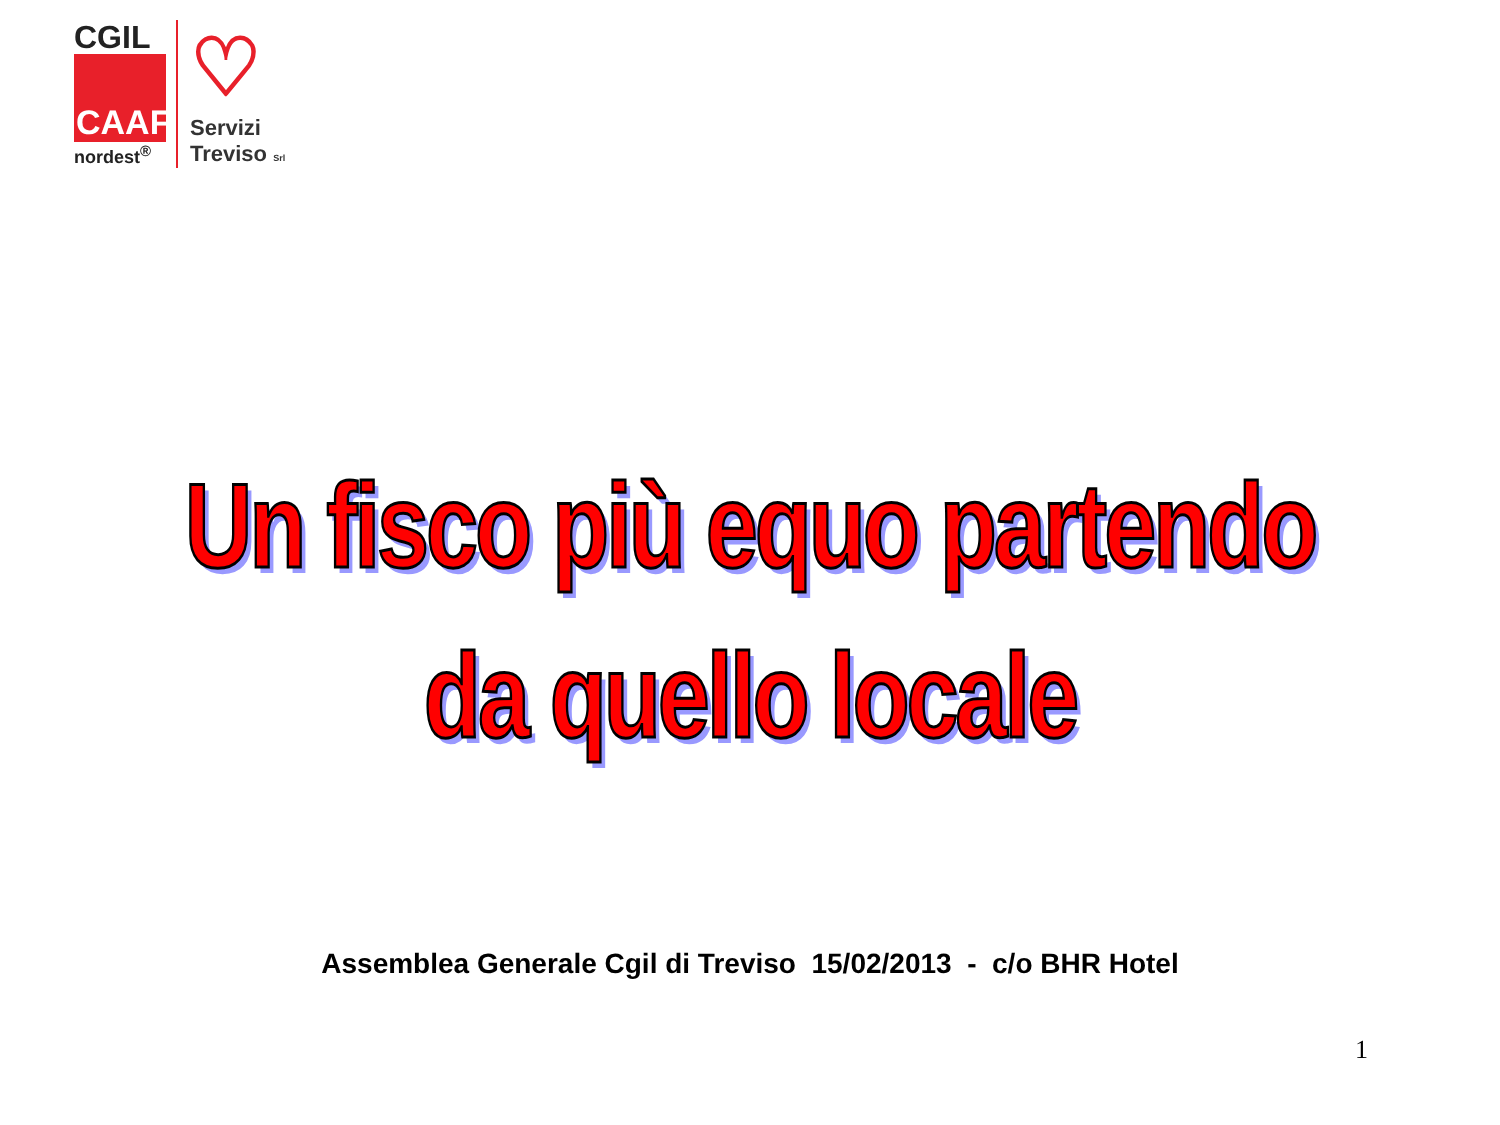CGIL
CAAF
nordest<sup>®</sup>
♡
Servizi
Treviso Srl
Un fisco più equo partendo
da quello locale
Assemblea Generale Cgil di Treviso 15/02/2013 - c/o BHR Hotel
1